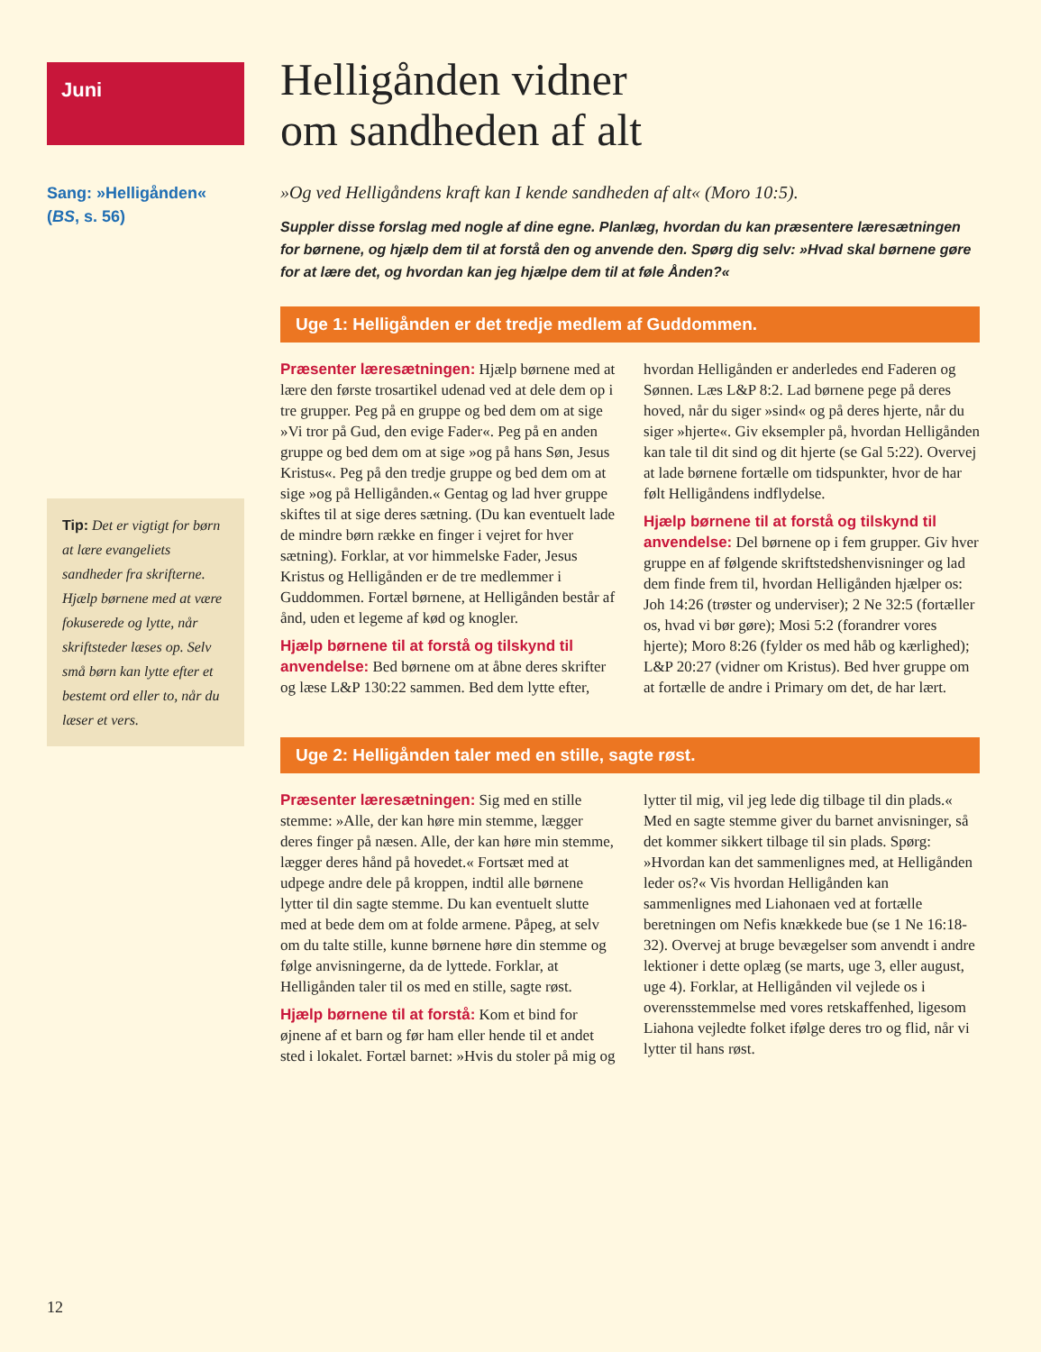Juni
Sang: »Helligånden«
(BS, s. 56)
Tip: Det er vigtigt for børn at lære evangeliets sandheder fra skrifterne. Hjælp børnene med at være fokuserede og lytte, når skriftsteder læses op. Selv små børn kan lytte efter et bestemt ord eller to, når du læser et vers.
Helligånden vidner
om sandheden af alt
»Og ved Helligåndens kraft kan I kende sandheden af alt« (Moro 10:5).
Suppler disse forslag med nogle af dine egne. Planlæg, hvordan du kan præsentere læresætningen for børnene, og hjælp dem til at forstå den og anvende den. Spørg dig selv: »Hvad skal børnene gøre for at lære det, og hvordan kan jeg hjælpe dem til at føle Ånden?«
Uge 1: Helligånden er det tredje medlem af Guddommen.
Præsenter læresætningen: Hjælp børnene med at lære den første trosartikel udenad ved at dele dem op i tre grupper. Peg på en gruppe og bed dem om at sige »Vi tror på Gud, den evige Fader«. Peg på en anden gruppe og bed dem om at sige »og på hans Søn, Jesus Kristus«. Peg på den tredje gruppe og bed dem om at sige »og på Helligånden.« Gentag og lad hver gruppe skiftes til at sige deres sætning. (Du kan eventuelt lade de mindre børn række en finger i vejret for hver sætning). Forklar, at vor himmelske Fader, Jesus Kristus og Helligånden er de tre medlemmer i Guddommen. Fortæl børnene, at Helligånden består af ånd, uden et legeme af kød og knogler.
Hjælp børnene til at forstå og tilskynd til anvendelse: Bed børnene om at åbne deres skrifter og læse L&P 130:22 sammen. Bed dem lytte efter, hvordan Helligånden er anderledes end Faderen og Sønnen. Læs L&P 8:2. Lad børnene pege på deres hoved, når du siger »sind« og på deres hjerte, når du siger »hjerte«. Giv eksempler på, hvordan Helligånden kan tale til dit sind og dit hjerte (se Gal 5:22). Overvej at lade børnene fortælle om tidspunkter, hvor de har følt Helligåndens indflydelse.
Hjælp børnene til at forstå og tilskynd til anvendelse: Del børnene op i fem grupper. Giv hver gruppe en af følgende skriftstedshenvisninger og lad dem finde frem til, hvordan Helligånden hjælper os: Joh 14:26 (trøster og underviser); 2 Ne 32:5 (fortæller os, hvad vi bør gøre); Mosi 5:2 (forandrer vores hjerte); Moro 8:26 (fylder os med håb og kærlighed); L&P 20:27 (vidner om Kristus). Bed hver gruppe om at fortælle de andre i Primary om det, de har lært.
Uge 2: Helligånden taler med en stille, sagte røst.
Præsenter læresætningen: Sig med en stille stemme: »Alle, der kan høre min stemme, lægger deres finger på næsen. Alle, der kan høre min stemme, lægger deres hånd på hovedet.« Fortsæt med at udpege andre dele på kroppen, indtil alle børnene lytter til din sagte stemme. Du kan eventuelt slutte med at bede dem om at folde armene. Påpeg, at selv om du talte stille, kunne børnene høre din stemme og følge anvisningerne, da de lyttede. Forklar, at Helligånden taler til os med en stille, sagte røst.
Hjælp børnene til at forstå: Kom et bind for øjnene af et barn og før ham eller hende til et andet sted i lokalet. Fortæl barnet: »Hvis du stoler på mig og lytter til mig, vil jeg lede dig tilbage til din plads.« Med en sagte stemme giver du barnet anvisninger, så det kommer sikkert tilbage til sin plads. Spørg: »Hvordan kan det sammenlignes med, at Helligånden leder os?« Vis hvordan Helligånden kan sammenlignes med Liahonaen ved at fortælle beretningen om Nefis knækkede bue (se 1 Ne 16:18-32). Overvej at bruge bevægelser som anvendt i andre lektioner i dette oplæg (se marts, uge 3, eller august, uge 4). Forklar, at Helligånden vil vejlede os i overensstemmelse med vores retskaffenhed, ligesom Liahona vejledte folket ifølge deres tro og flid, når vi lytter til hans røst.
12